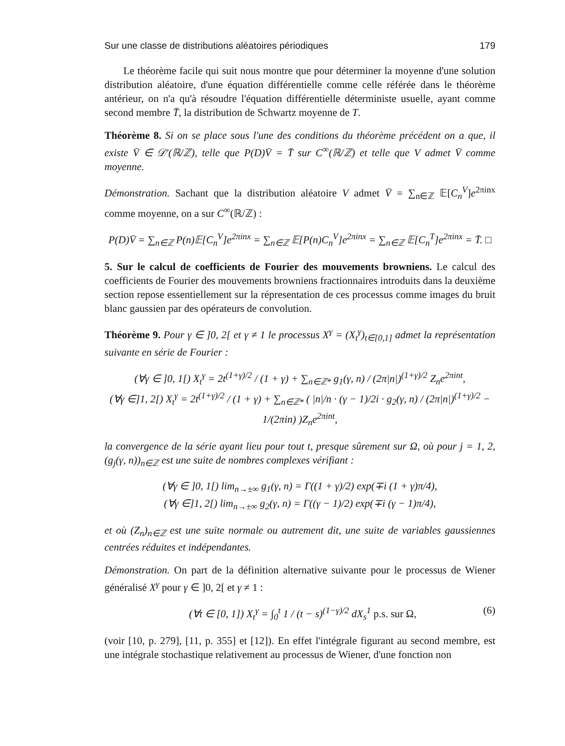Sur une classe de distributions aléatoires périodiques 179
Le théorème facile qui suit nous montre que pour déterminer la moyenne d'une solution distribution aléatoire, d'une équation différentielle comme celle référée dans le théorème antérieur, on n'a qu'à résoudre l'équation différentielle déterministe usuelle, ayant comme second membre T̄, la distribution de Schwartz moyenne de T.
Théorème 8. Si on se place sous l'une des conditions du théorème précédent on a que, il existe V̄ ∈ 𝒟′(ℝ/ℤ), telle que P(D)V̄ = T̄ sur C<sup>∞</sup>(ℝ/ℤ) et telle que V admet V̄ comme moyenne.
Démonstration. Sachant que la distribution aléatoire V admet V̄ = ∑<sub>n∈ℤ</sub> 𝔼[C<sub>n</sub><sup>V</sup>]e<sup>2πinx</sup> comme moyenne, on a sur C<sup>∞</sup>(ℝ/ℤ) :
P(D)V̄ = ∑<sub>n∈ℤ</sub> P(n)𝔼[C<sub>n</sub><sup>V</sup>]e<sup>2πinx</sup> = ∑<sub>n∈ℤ</sub> 𝔼[P(n)C<sub>n</sub><sup>V</sup>]e<sup>2πinx</sup> = ∑<sub>n∈ℤ</sub> 𝔼[C<sub>n</sub><sup>T</sup>]e<sup>2πinx</sup> = T̄. □
5. Sur le calcul de coefficients de Fourier des mouvements browniens. Le calcul des coefficients de Fourier des mouvements browniens fractionnaires introduits dans la deuxième section repose essentiellement sur la répresentation de ces processus comme images du bruit blanc gaussien par des opérateurs de convolution.
Théorème 9. Pour γ ∈ ]0, 2[ et γ ≠ 1 le processus X<sup>γ</sup> = (X<sub>t</sub><sup>γ</sup>)<sub>t∈[0,1]</sub> admet la représentation suivante en série de Fourier :
(∀γ ∈ ]0, 1[) X<sub>t</sub><sup>γ</sup> = 2t<sup>(1+γ)/2</sup> / (1 + γ) + ∑<sub>n∈ℤ*</sub> g<sub>1</sub>(γ, n) / (2π|n|)<sup>(1+γ)/2</sup> Z<sub>n</sub>e<sup>2πint</sup>,
(∀γ ∈]1, 2[) X<sub>t</sub><sup>γ</sup> = 2t<sup>(1+γ)/2</sup> / (1 + γ) + ∑<sub>n∈ℤ*</sub> ( |n|/n · (γ − 1)/2i · g<sub>2</sub>(γ, n) / (2π|n|)<sup>(1+γ)/2</sup> − 1/(2πin) )Z<sub>n</sub>e<sup>2πint</sup>,
la convergence de la série ayant lieu pour tout t, presque sûrement sur Ω, où pour j = 1, 2, (g<sub>j</sub>(γ, n))<sub>n∈ℤ</sub> est une suite de nombres complexes vérifiant :
(∀γ ∈ ]0, 1[) lim<sub>n→±∞</sub> g<sub>1</sub>(γ, n) = Γ((1 + γ)/2) exp(∓i (1 + γ)π/4),
(∀γ ∈]1, 2[) lim<sub>n→±∞</sub> g<sub>2</sub>(γ, n) = Γ((γ − 1)/2) exp(∓i (γ − 1)π/4),
et où (Z<sub>n</sub>)<sub>n∈ℤ</sub> est une suite normale ou autrement dit, une suite de variables gaussiennes centrées réduites et indépendantes.
Démonstration. On part de la définition alternative suivante pour le processus de Wiener généralisé X<sup>γ</sup> pour γ ∈ ]0, 2[ et γ ≠ 1 :
(∀t ∈ [0, 1]) X<sub>t</sub><sup>γ</sup> = ∫<sub>0</sub><sup>t</sup> 1 / (t − s)<sup>(1−γ)/2</sup> dX<sub>s</sub><sup>1</sup> p.s. sur Ω, (6)
(voir [10, p. 279], [11, p. 355] et [12]). En effet l'intégrale figurant au second membre, est une intégrale stochastique relativement au processus de Wiener, d'une fonction non